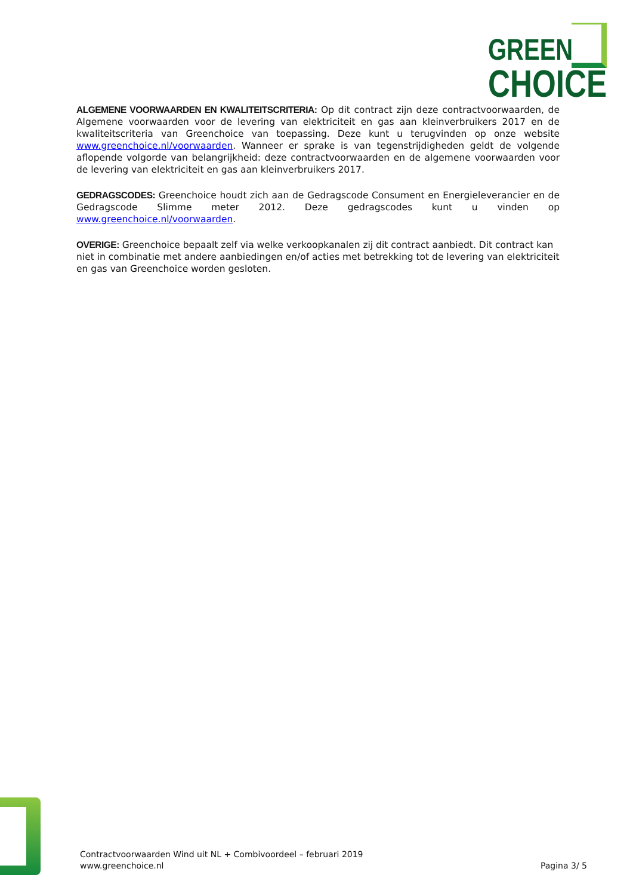GREEN
CHOICE
ALGEMENE VOORWAARDEN EN KWALITEITSCRITERIA: Op dit contract zijn deze contractvoorwaarden, de Algemene voorwaarden voor de levering van elektriciteit en gas aan kleinverbruikers 2017 en de kwaliteitscriteria van Greenchoice van toepassing. Deze kunt u terugvinden op onze website www.greenchoice.nl/voorwaarden. Wanneer er sprake is van tegenstrijdigheden geldt de volgende aflopende volgorde van belangrijkheid: deze contractvoorwaarden en de algemene voorwaarden voor de levering van elektriciteit en gas aan kleinverbruikers 2017.
GEDRAGSCODES: Greenchoice houdt zich aan de Gedragscode Consument en Energieleverancier en de Gedragscode Slimme meter 2012. Deze gedragscodes kunt u vinden op www.greenchoice.nl/voorwaarden.
OVERIGE: Greenchoice bepaalt zelf via welke verkoopkanalen zij dit contract aanbiedt. Dit contract kan niet in combinatie met andere aanbiedingen en/of acties met betrekking tot de levering van elektriciteit en gas van Greenchoice worden gesloten.
Contractvoorwaarden Wind uit NL + Combivoordeel – februari 2019
www.greenchoice.nl
Pagina 3/ 5